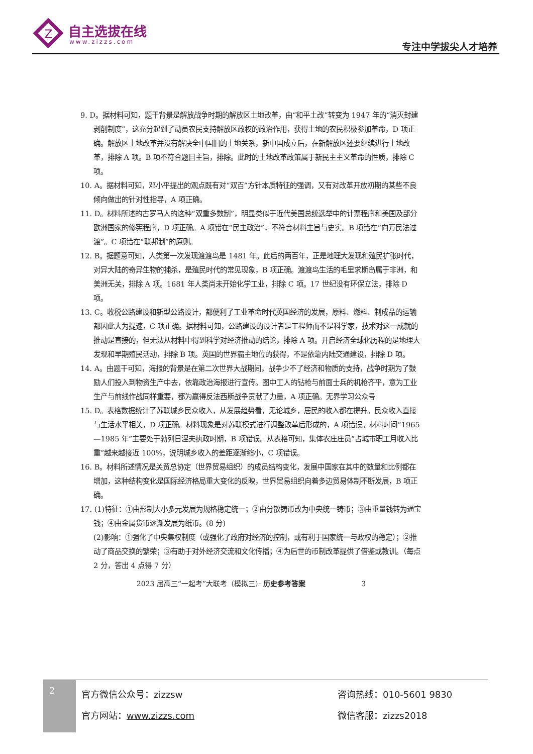Z
自主选拔在线
www.zizzs.com 专注中学拔尖人才培养
9. D。据材料可知，题干背景是解放战争时期的解放区土地改革，由“和平土改”转变为 1947 年的“消灭封建剥削制度”，这充分起到了动员农民支持解放区政权的政治作用，获得土地的农民积极参加革命，D 项正确。解放区土地改革并没有解决全中国旧的土地关系，新中国成立后，在新解放区还要继续进行土地改革，排除 A 项。B 项不符合题目主旨，排除。此时的土地改革政策属于新民主主义革命的性质，排除 C 项。
10. A。据材料可知，邓小平提出的观点既有对“双百”方针本质特征的强调，又有对改革开放初期的某些不良倾向做出的针对性指导，A 项正确。
11. D。材料所述的古罗马人的这种“双重多数制”，明显类似于近代美国总统选举中的计票程序和美国及部分欧洲国家的修宪程序，D 项正确。A 项错在“民主政治”，不符合材料主旨与史实。B 项错在“向万民法过渡”。C 项错在“联邦制”的原则。
12. B。据题意可知，人类第一次发现渡渡鸟是 1481 年。此后的两百年，正是地理大发现和殖民扩张时代，对异大陆的奇异生物的捕杀，是殖民时代的常见现象，B 项正确。渡渡鸟生活的毛里求斯岛属于非洲，和美洲无关，排除 A 项。1681 年人类尚未开始化学工业，排除 C 项。17 世纪没有环保立法，排除 D 项。
13. C。收税公路建设和新型公路设计，都便利了工业革命时代英国经济的发展，原料、燃料、制成品的运输都因此大为提速，C 项正确。据材料可知，公路建设的设计者是工程师而不是科学家，技术对这一成就的推动是直接的，但无法从材料中得到科学对经济推动的结论，排除 A 项。开启经济全球化历程的是地理大发现和早期殖民活动，排除 B 项。英国的世界霸主地位的获得，不是依靠内陆交通建设，排除 D 项。
14. A。由题干可知，海报的背景是在第二次世界大战期间，战争少不了经济和物质的支持，战争时期为了鼓励人们投入到物资生产中去，依靠政治海报进行宣传。图中工人的钻枪与前面士兵的机枪齐平，意为工业生产与前线作战同样重要，都为赢得反法西斯战争贡献了力量，A 项正确。无界学习公众号
15. D。表格数据统计了苏联城乡民众收入，从发展趋势看，无论城乡，居民的收入都在提升。民众收入直接与生活水平相关，D 项正确。材料现象是对苏联模式进行调整改革后形成的，A 项错误。材料时间“1965—1985 年”主要处于勃列日涅夫执政时期，B 项错误。从表格可知，集体农庄庄员“占城市职工月收入比重”越来越接近 100%，说明城乡收入的差距逐渐缩小，C 项错误。
16. B。材料所述情况是关贸总协定（世界贸易组织）的成员结构变化，发展中国家在其中的数量和比例都在增加，这种结构变化是国际经济格局重大变化的反映，世界贸易组织向着多边贸易体制不断发展，B 项正确。
17. (1)特征：①由形制大小多元发展为规格稳定统一；②由分散铸币改为中央统一铸币；③由重量钱转为通宝钱；④由金属货币逐渐发展为纸币。(8 分)
(2)影响：①强化了中央集权制度（或强化了政府对经济的控制，或有利于国家统一与政权的稳定）；②推动了商品交换的繁荣；③有助于对外经济交流和文化传播；④为后世的币制改革提供了借鉴或教训。（每点 2 分，答出 4 点得 7 分）
2023 届高三“一起考”大联考（模拟三）· 历史参考答案 3
2
官方微信公众号：zizzsw 咨询热线：010-5601 9830
官方网站：www.zizzs.com 微信客服：zizzs2018